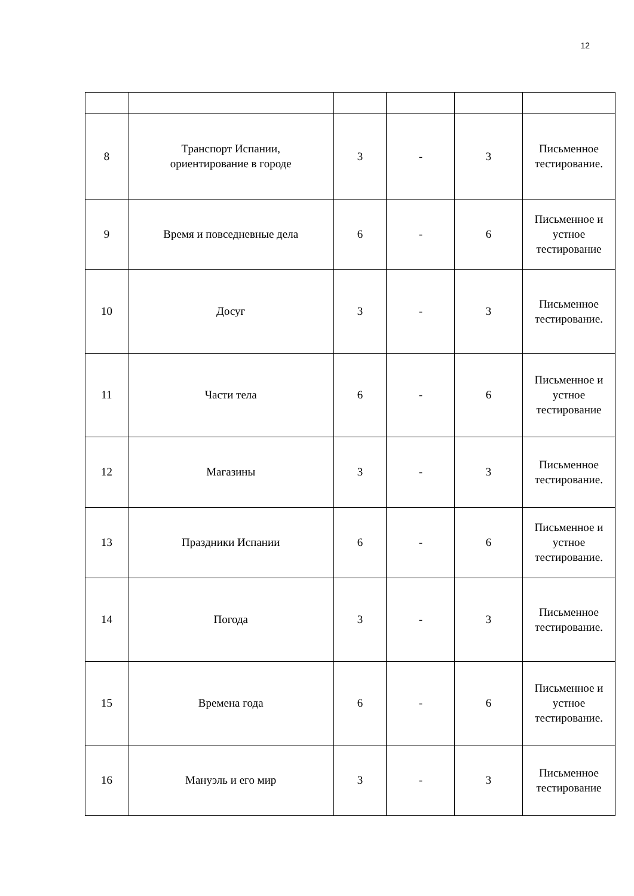12
| 8 | Транспорт Испании, ориентирование в городе | 3 | - | 3 | Письменное тестирование. |
| 9 | Время и повседневные дела | 6 | - | 6 | Письменное и устное тестирование |
| 10 | Досуг | 3 | - | 3 | Письменное тестирование. |
| 11 | Части тела | 6 | - | 6 | Письменное и устное тестирование |
| 12 | Магазины | 3 | - | 3 | Письменное тестирование. |
| 13 | Праздники Испании | 6 | - | 6 | Письменное и устное тестирование. |
| 14 | Погода | 3 | - | 3 | Письменное тестирование. |
| 15 | Времена года | 6 | - | 6 | Письменное и устное тестирование. |
| 16 | Мануэль и его мир | 3 | - | 3 | Письменное тестирование |